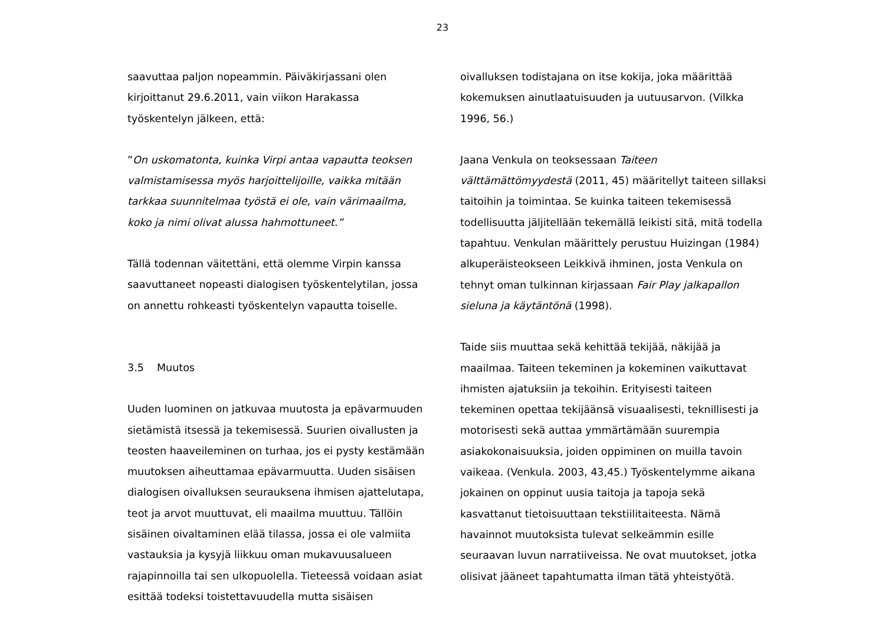23
saavuttaa paljon nopeammin. Päiväkirjassani olen kirjoittanut 29.6.2011, vain viikon Harakassa työskentelyn jälkeen, että:
”On uskomatonta, kuinka Virpi antaa vapautta teoksen valmistamisessa myös harjoittelijoille, vaikka mitään tarkkaa suunnitelmaa työstä ei ole, vain värimaailma, koko ja nimi olivat alussa hahmottuneet.”
Tällä todennan väitettäni, että olemme Virpin kanssa saavuttaneet nopeasti dialogisen työskentelytilan, jossa on annettu rohkeasti työskentelyn vapautta toiselle.
3.5 Muutos
Uuden luominen on jatkuvaa muutosta ja epävarmuuden sietämistä itsessä ja tekemisessä. Suurien oivallusten ja teosten haaveileminen on turhaa, jos ei pysty kestämään muutoksen aiheuttamaa epävarmuutta. Uuden sisäisen dialogisen oivalluksen seurauksena ihmisen ajattelutapa, teot ja arvot muuttuvat, eli maailma muuttuu. Tällöin sisäinen oivaltaminen elää tilassa, jossa ei ole valmiita vastauksia ja kysyjä liikkuu oman mukavuusalueen rajapinnoilla tai sen ulkopuolella. Tieteessä voidaan asiat esittää todeksi toistettavuudella mutta sisäisen
oivalluksen todistajana on itse kokija, joka määrittää kokemuksen ainutlaatuisuuden ja uutuusarvon. (Vilkka 1996, 56.)
Jaana Venkula on teoksessaan Taiteen välttämättömyydestä (2011, 45) määritellyt taiteen sillaksi taitoihin ja toimintaa. Se kuinka taiteen tekemisessä todellisuutta jäljitellään tekemällä leikisti sitä, mitä todella tapahtuu. Venkulan määrittely perustuu Huizingan (1984) alkuperäisteokseen Leikkivä ihminen, josta Venkula on tehnyt oman tulkinnan kirjassaan Fair Play jalkapallon sieluna ja käytäntönä (1998).
Taide siis muuttaa sekä kehittää tekijää, näkijää ja maailmaa. Taiteen tekeminen ja kokeminen vaikuttavat ihmisten ajatuksiin ja tekoihin. Erityisesti taiteen tekeminen opettaa tekijäänsä visuaalisesti, teknillisesti ja motorisesti sekä auttaa ymmärtämään suurempia asiakokonaisuuksia, joiden oppiminen on muilla tavoin vaikeaa. (Venkula. 2003, 43,45.) Työskentelymme aikana jokainen on oppinut uusia taitoja ja tapoja sekä kasvattanut tietoisuuttaan tekstiilitaiteesta. Nämä havainnot muutoksista tulevat selkeämmin esille seuraavan luvun narratiiveissa. Ne ovat muutokset, jotka olisivat jääneet tapahtumatta ilman tätä yhteistyötä.